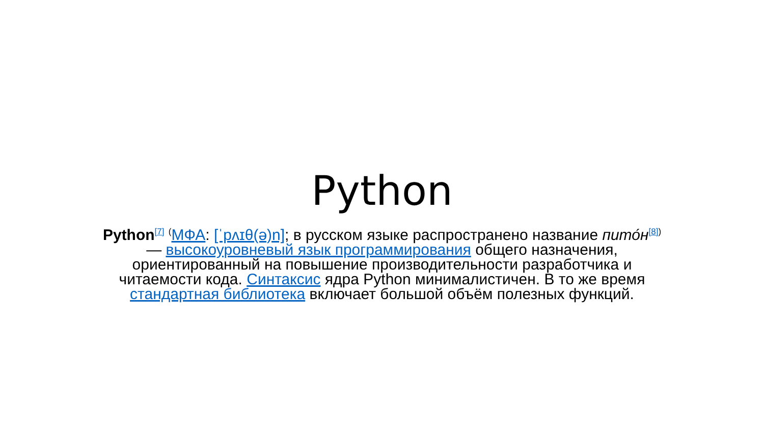Python
Python<sup>[7]</sup> <sup>(</sup>МФА: [ˈpʌɪθ(ə)n]; в русском языке распространено название пито́н<sup>[8])</sup> — высокоуровневый язык программирования общего назначения, ориентированный на повышение производительности разработчика и читаемости кода. Синтаксис ядра Python минималистичен. В то же время стандартная библиотека включает большой объём полезных функций.